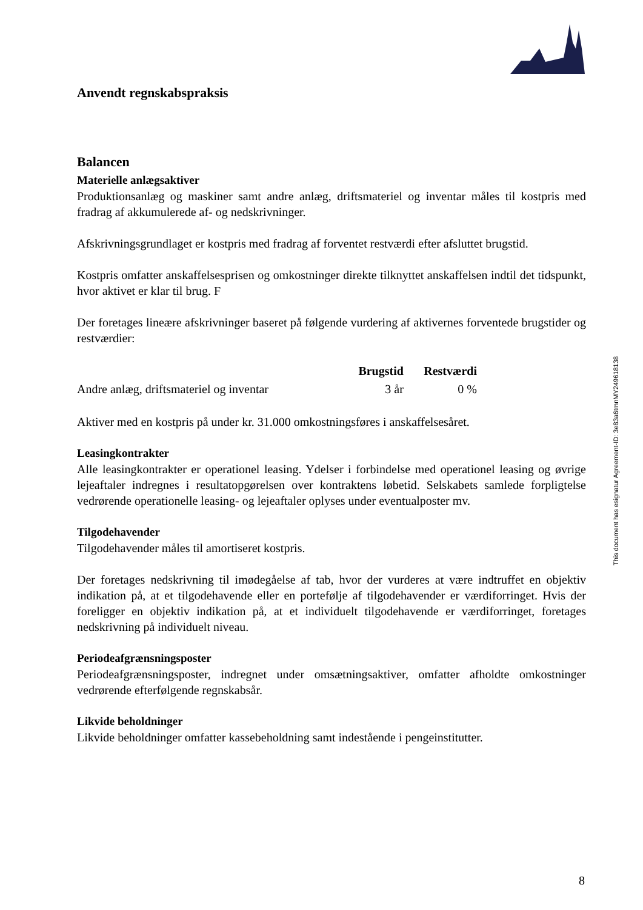Anvendt regnskabspraksis
Balancen
Materielle anlægsaktiver
Produktionsanlæg og maskiner samt andre anlæg, driftsmateriel og inventar måles til kostpris med fradrag af akkumulerede af- og nedskrivninger.
Afskrivningsgrundlaget er kostpris med fradrag af forventet restværdi efter afsluttet brugstid.
Kostpris omfatter anskaffelsesprisen og omkostninger direkte tilknyttet anskaffelsen indtil det tidspunkt, hvor aktivet er klar til brug. F
Der foretages lineære afskrivninger baseret på følgende vurdering af aktivernes forventede brugstider og restværdier:
| | Brugstid | Restværdi |
| --- | --- | --- |
| Andre anlæg, driftsmateriel og inventar | 3 år | 0 % |
Aktiver med en kostpris på under kr. 31.000 omkostningsføres i anskaffelsesåret.
Leasingkontrakter
Alle leasingkontrakter er operationel leasing. Ydelser i forbindelse med operationel leasing og øvrige lejeaftaler indregnes i resultatopgørelsen over kontraktens løbetid. Selskabets samlede forpligtelse vedrørende operationelle leasing- og lejeaftaler oplyses under eventualposter mv.
Tilgodehavender
Tilgodehavender måles til amortiseret kostpris.
Der foretages nedskrivning til imødegåelse af tab, hvor der vurderes at være indtruffet en objektiv indikation på, at et tilgodehavende eller en portefølje af tilgodehavender er værdiforringet. Hvis der foreligger en objektiv indikation på, at et individuelt tilgodehavende er værdiforringet, foretages nedskrivning på individuelt niveau.
Periodeafgrænsningsposter
Periodeafgrænsningsposter, indregnet under omsætningsaktiver, omfatter afholdte omkostninger vedrørende efterfølgende regnskabsår.
Likvide beholdninger
Likvide beholdninger omfatter kassebeholdning samt indestående i pengeinstitutter.
This document has esignatur Agreement-ID: 3e83a6tmnMY249618138
8